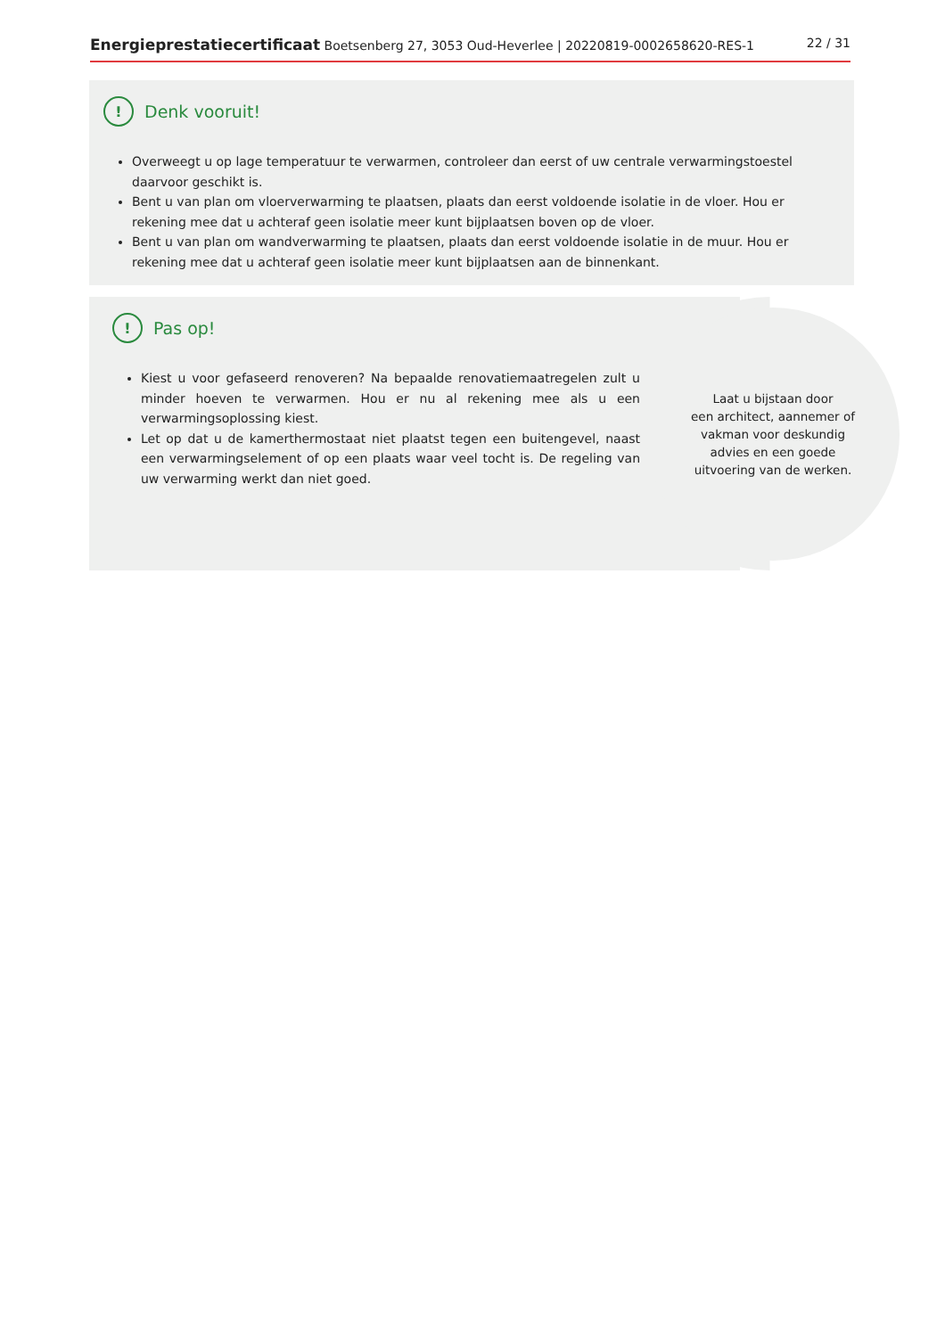Energieprestatiecertificaat Boetsenberg 27, 3053 Oud-Heverlee | 20220819-0002658620-RES-1 22 / 31
! Denk vooruit!
Overweegt u op lage temperatuur te verwarmen, controleer dan eerst of uw centrale verwarmingstoestel daarvoor geschikt is.
Bent u van plan om vloerverwarming te plaatsen, plaats dan eerst voldoende isolatie in de vloer. Hou er rekening mee dat u achteraf geen isolatie meer kunt bijplaatsen boven op de vloer.
Bent u van plan om wandverwarming te plaatsen, plaats dan eerst voldoende isolatie in de muur. Hou er rekening mee dat u achteraf geen isolatie meer kunt bijplaatsen aan de binnenkant.
! Pas op!
Kiest u voor gefaseerd renoveren? Na bepaalde renovatiemaatregelen zult u minder hoeven te verwarmen. Hou er nu al rekening mee als u een verwarmingsoplossing kiest.
Let op dat u de kamerthermostaat niet plaatst tegen een buitengevel, naast een verwarmingselement of op een plaats waar veel tocht is. De regeling van uw verwarming werkt dan niet goed.
Laat u bijstaan door
een architect, aannemer of
vakman voor deskundig
advies en een goede
uitvoering van de werken.